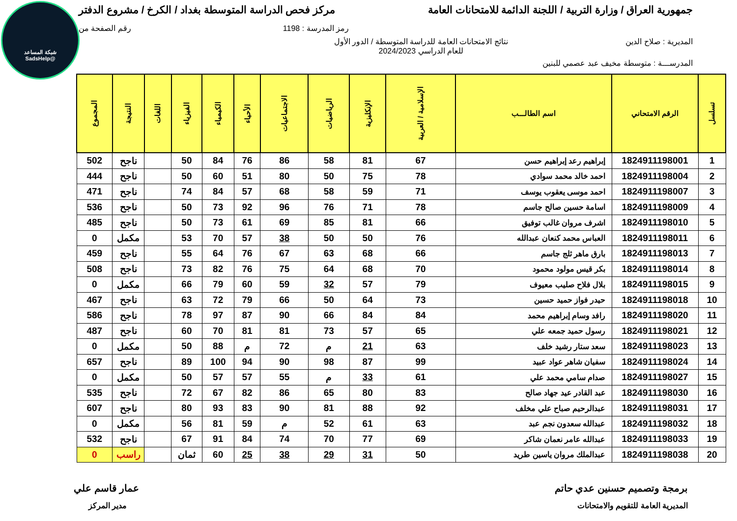شبكة المساعد
@SadsHelp
جمهورية العراق / وزارة التربية / اللجنة الدائمة للامتحانات العامة
مركز فحص الدراسة المتوسطة بغداد / الكرخ / مشروع الدفتر
رمز المدرسة : 1198 رقم الصفحة من
المديرية : صلاح الدين نتائج الامتحانات العامة للدراسة المتوسطة / الدور الأول
للعام الدراسي 2024/2023
المدرســـة : متوسطة مخيف عبد عصمي للبنين
| تسلسل | الرقم الامتحاني | اسم الطالـــب | الإسلامية / العربية | الإنكليزية | الرياضيات | الاجتماعيات | الأحياء | الكيمياء | الفيزياء | اللغات | النتيجة | المجموع |
| --- | --- | --- | --- | --- | --- | --- | --- | --- | --- | --- | --- | --- |
| 1 | 1824911198001 | إبراهيم رعد إبراهيم حسن | 67 | 81 | 58 | 86 | 76 | 84 | 50 | | ناجح | 502 |
| 2 | 1824911198004 | احمد خالد محمد سوادي | 78 | 75 | 50 | 80 | 51 | 60 | 50 | | ناجح | 444 |
| 3 | 1824911198007 | احمد موسى يعقوب يوسف | 71 | 59 | 58 | 68 | 57 | 84 | 74 | | ناجح | 471 |
| 4 | 1824911198009 | اسامة حسين صالح جاسم | 78 | 71 | 76 | 96 | 92 | 73 | 50 | | ناجح | 536 |
| 5 | 1824911198010 | اشرف مروان غالب توفيق | 66 | 81 | 85 | 69 | 61 | 73 | 50 | | ناجح | 485 |
| 6 | 1824911198011 | العباس محمد كنعان عبدالله | 76 | 50 | 50 | 38 | 57 | 70 | 53 | | مكمل | 0 |
| 7 | 1824911198013 | بارق ماهر ثلج جاسم | 66 | 68 | 63 | 67 | 76 | 64 | 55 | | ناجح | 459 |
| 8 | 1824911198014 | بكر قيس مولود محمود | 70 | 68 | 64 | 75 | 76 | 82 | 73 | | ناجح | 508 |
| 9 | 1824911198015 | بلال فلاح صليب معيوف | 79 | 57 | 32 | 59 | 60 | 79 | 66 | | مكمل | 0 |
| 10 | 1824911198018 | حيدر فواز حميد حسين | 73 | 64 | 50 | 66 | 79 | 72 | 63 | | ناجح | 467 |
| 11 | 1824911198020 | رافد وسام إبراهيم محمد | 84 | 84 | 66 | 90 | 87 | 97 | 78 | | ناجح | 586 |
| 12 | 1824911198021 | رسول حميد جمعه علي | 65 | 57 | 73 | 81 | 81 | 70 | 60 | | ناجح | 487 |
| 13 | 1824911198023 | سعد ستار رشيد خلف | 63 | 21 | م | 72 | م | 88 | 50 | | مكمل | 0 |
| 14 | 1824911198024 | سفيان شاهر عواد عبيد | 99 | 87 | 98 | 90 | 94 | 100 | 89 | | ناجح | 657 |
| 15 | 1824911198027 | صدام سامي محمد علي | 61 | 33 | م | 55 | 57 | 57 | 50 | | مكمل | 0 |
| 16 | 1824911198030 | عبد القادر عيد جهاد صالح | 83 | 80 | 65 | 86 | 82 | 67 | 72 | | ناجح | 535 |
| 17 | 1824911198031 | عبدالرحيم صباح علي مخلف | 92 | 88 | 81 | 90 | 83 | 93 | 80 | | ناجح | 607 |
| 18 | 1824911198032 | عبدالله سعدون نجم عبد | 63 | 61 | 52 | م | 59 | 81 | 56 | | مكمل | 0 |
| 19 | 1824911198033 | عبدالله عامر نعمان شاكر | 69 | 77 | 70 | 74 | 84 | 91 | 67 | | ناجح | 532 |
| 20 | 1824911198038 | عبدالملك مروان ياسين طريد | 50 | 31 | 29 | 38 | 25 | 60 | ثمان | | راسب | 0 |
برمجة وتصميم حسنين عدي حاتم عمار قاسم علي
المديرية العامة للتقويم والامتحانات
مدير المركز